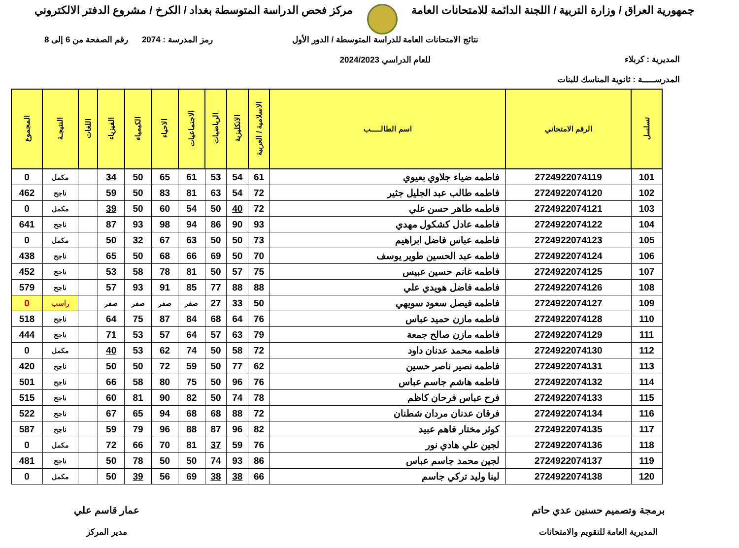جمهورية العراق / وزارة التربية / اللجنة الدائمة للامتحانات العامة
مركز فحص الدراسة المتوسطة بغداد / الكرخ / مشروع الدفتر الالكتروني
المديرية : كربلاء
المدرســـــة : ثانوية المناسك للبنات
نتائج الامتحانات العامة للدراسة المتوسطة / الدور الأول
للعام الدراسي 2024/2023
رمز المدرسة : 2074 رقم الصفحة من 6 إلى 8
| تسلسل | الرقم الامتحاني | اسم الطالـــــب | الاسلامية / العربية | الانكليزية | الرياضيات | الاجتماعيات | الاحياء | الكيمياء | الفيزياء | اللغات | النتيجـة | المجموع |
| --- | --- | --- | --- | --- | --- | --- | --- | --- | --- | --- | --- | --- |
| 101 | 2724922074119 | فاطمه ضياء جلاوي بعيوي | 61 | 54 | 53 | 61 | 65 | 50 | 34 | | مكمل | 0 |
| 102 | 2724922074120 | فاطمه طالب عبد الجليل جثير | 72 | 54 | 63 | 81 | 83 | 50 | 59 | | ناجح | 462 |
| 103 | 2724922074121 | فاطمه طاهر حسن علي | 72 | 40 | 50 | 54 | 60 | 50 | 39 | | مكمل | 0 |
| 104 | 2724922074122 | فاطمه عادل كشكول مهدي | 93 | 90 | 86 | 94 | 98 | 93 | 87 | | ناجح | 641 |
| 105 | 2724922074123 | فاطمه عباس فاضل ابراهيم | 73 | 50 | 50 | 63 | 67 | 32 | 50 | | مكمل | 0 |
| 106 | 2724922074124 | فاطمه عبد الحسين طوير يوسف | 70 | 50 | 69 | 66 | 68 | 50 | 65 | | ناجح | 438 |
| 107 | 2724922074125 | فاطمه غانم حسين عبيس | 75 | 57 | 50 | 81 | 78 | 58 | 53 | | ناجح | 452 |
| 108 | 2724922074126 | فاطمه فاضل هويدي علي | 88 | 88 | 77 | 85 | 91 | 93 | 57 | | ناجح | 579 |
| 109 | 2724922074127 | فاطمه فيصل سعود سويهي | 50 | 33 | 27 | صفر | صفر | صفر | صفر | | راسب | 0 |
| 110 | 2724922074128 | فاطمه مازن حميد عباس | 76 | 64 | 68 | 84 | 87 | 75 | 64 | | ناجح | 518 |
| 111 | 2724922074129 | فاطمه مازن صالح جمعة | 79 | 63 | 57 | 64 | 57 | 53 | 71 | | ناجح | 444 |
| 112 | 2724922074130 | فاطمه محمد عدنان داود | 72 | 58 | 50 | 74 | 62 | 53 | 40 | | مكمل | 0 |
| 113 | 2724922074131 | فاطمه نصير ناصر حسين | 62 | 77 | 50 | 59 | 72 | 50 | 50 | | ناجح | 420 |
| 114 | 2724922074132 | فاطمه هاشم جاسم عباس | 76 | 96 | 50 | 75 | 80 | 58 | 66 | | ناجح | 501 |
| 115 | 2724922074133 | فرح عباس فرحان كاظم | 78 | 74 | 50 | 82 | 90 | 81 | 60 | | ناجح | 515 |
| 116 | 2724922074134 | فرقان عدنان مردان شطنان | 72 | 88 | 68 | 68 | 94 | 65 | 67 | | ناجح | 522 |
| 117 | 2724922074135 | كوثر مختار فاهم عبيد | 82 | 96 | 87 | 88 | 96 | 79 | 59 | | ناجح | 587 |
| 118 | 2724922074136 | لجين علي هادي نور | 76 | 59 | 37 | 81 | 70 | 66 | 72 | | مكمل | 0 |
| 119 | 2724922074137 | لجين محمد جاسم عباس | 86 | 93 | 74 | 50 | 50 | 78 | 50 | | ناجح | 481 |
| 120 | 2724922074138 | لينا وليد تركي جاسم | 66 | 38 | 38 | 69 | 56 | 39 | 50 | | مكمل | 0 |
برمجة وتصميم حسنين عدي حاتم
المديرية العامة للتقويم والامتحانات
عمار قاسم علي
مدير المركز